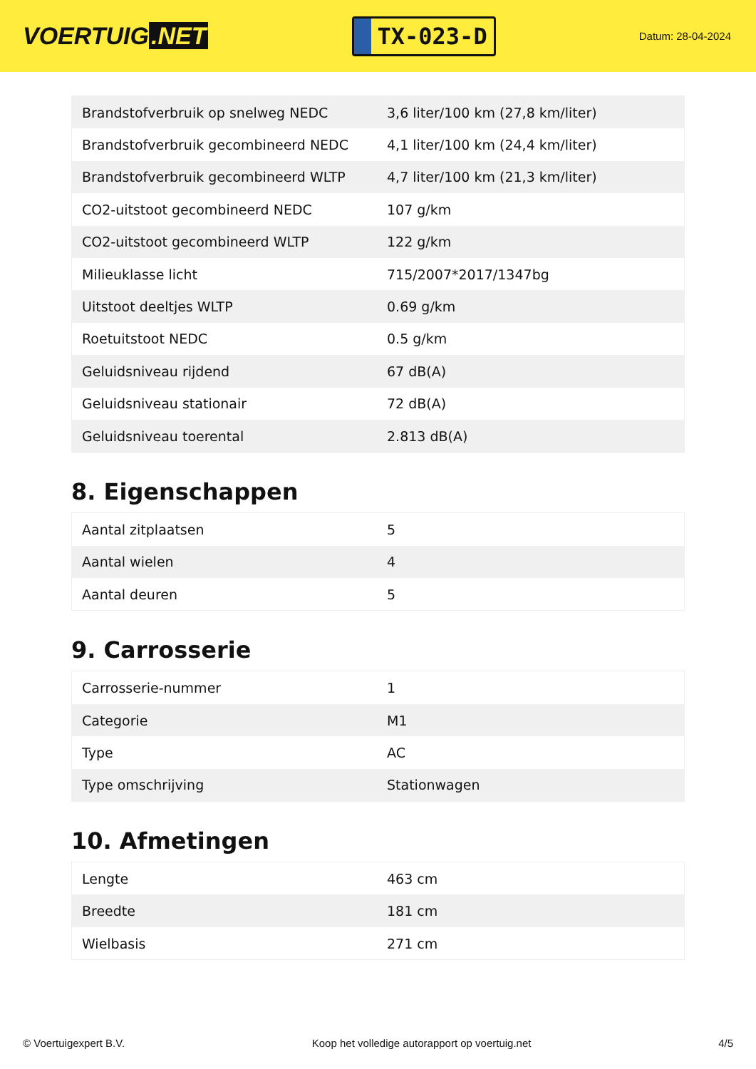VOERTUIG.NET
TX-023-D
Datum: 28-04-2024
| Brandstofverbruik op snelweg NEDC | 3,6 liter/100 km (27,8 km/liter) |
| Brandstofverbruik gecombineerd NEDC | 4,1 liter/100 km (24,4 km/liter) |
| Brandstofverbruik gecombineerd WLTP | 4,7 liter/100 km (21,3 km/liter) |
| CO2-uitstoot gecombineerd NEDC | 107 g/km |
| CO2-uitstoot gecombineerd WLTP | 122 g/km |
| Milieuklasse licht | 715/2007*2017/1347bg |
| Uitstoot deeltjes WLTP | 0.69 g/km |
| Roetuitstoot NEDC | 0.5 g/km |
| Geluidsniveau rijdend | 67 dB(A) |
| Geluidsniveau stationair | 72 dB(A) |
| Geluidsniveau toerental | 2.813 dB(A) |
8. Eigenschappen
| Aantal zitplaatsen | 5 |
| Aantal wielen | 4 |
| Aantal deuren | 5 |
9. Carrosserie
| Carrosserie-nummer | 1 |
| Categorie | M1 |
| Type | AC |
| Type omschrijving | Stationwagen |
10. Afmetingen
| Lengte | 463 cm |
| Breedte | 181 cm |
| Wielbasis | 271 cm |
© Voertuigexpert B.V. Koop het volledige autorapport op voertuig.net 4/5